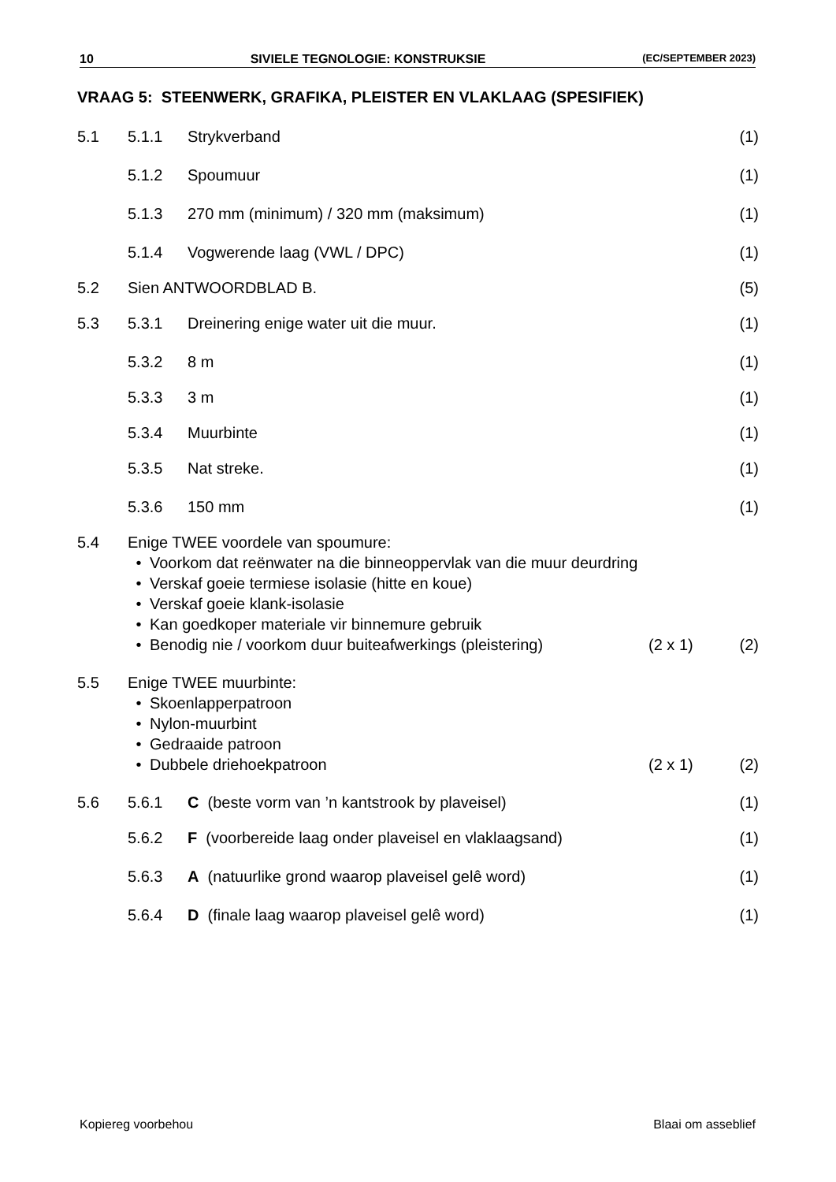10 SIVIELE TEGNOLOGIE: KONSTRUKSIE (EC/SEPTEMBER 2023)
VRAAG 5: STEENWERK, GRAFIKA, PLEISTER EN VLAKLAAG (SPESIFIEK)
5.1 5.1.1 Strykverband (1)
5.1.2 Spoumuur (1)
5.1.3 270 mm (minimum) / 320 mm (maksimum) (1)
5.1.4 Vogwerende laag (VWL / DPC) (1)
5.2 Sien ANTWOORDBLAD B. (5)
5.3 5.3.1 Dreinering enige water uit die muur. (1)
5.3.2 8 m (1)
5.3.3 3 m (1)
5.3.4 Muurbinte (1)
5.3.5 Nat streke. (1)
5.3.6 150 mm (1)
5.4 Enige TWEE voordele van spoumure:
• Voorkom dat reënwater na die binneoppervlak van die muur deurdring
• Verskaf goeie termiese isolasie (hitte en koue)
• Verskaf goeie klank-isolasie
• Kan goedkoper materiale vir binnemure gebruik
• Benodig nie / voorkom duur buiteafwerkings (pleistering) (2 x 1)
(2)
5.5 Enige TWEE muurbinte:
• Skoenlapperpatroon
• Nylon-muurbint
• Gedraaide patroon
• Dubbele driehoekpatroon (2 x 1)
(2)
5.6 5.6.1 C (beste vorm van ’n kantstrook by plaveisel) (1)
5.6.2 F (voorbereide laag onder plaveisel en vlaklaagsand) (1)
5.6.3 A (natuurlike grond waarop plaveisel gelê word) (1)
5.6.4 D (finale laag waarop plaveisel gelê word) (1)
Kopiereg voorbehou Blaai om asseblief